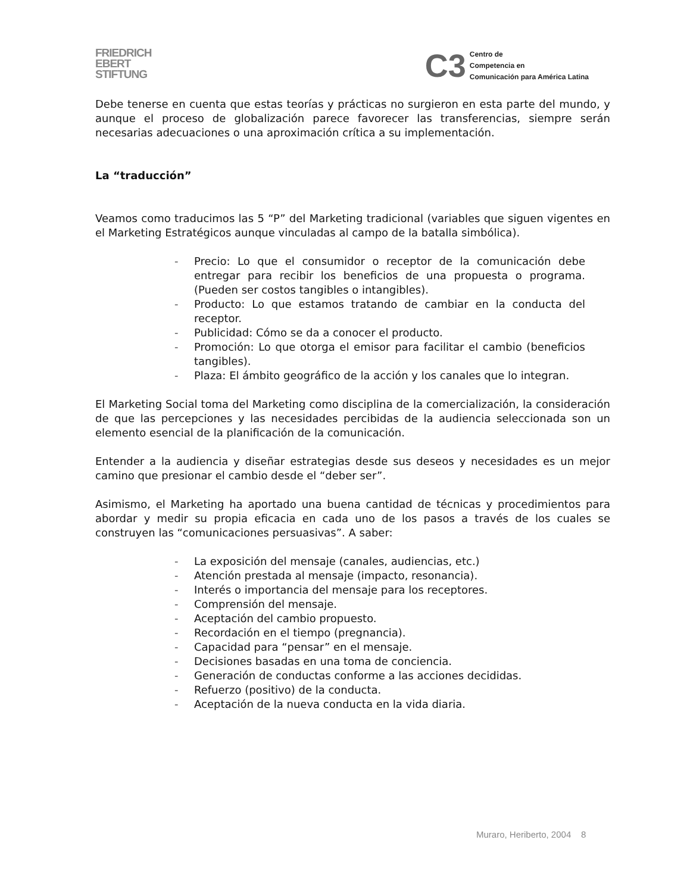FRIEDRICH
EBERT
STIFTUNG
C3
Centro de
Competencia en
Comunicación para América Latina
Debe tenerse en cuenta que estas teorías y prácticas no surgieron en esta parte del mundo, y aunque el proceso de globalización parece favorecer las transferencias, siempre serán necesarias adecuaciones o una aproximación crítica a su implementación.
La “traducción”
Veamos como traducimos las 5 “P” del Marketing tradicional (variables que siguen vigentes en el Marketing Estratégicos aunque vinculadas al campo de la batalla simbólica).
- Precio: Lo que el consumidor o receptor de la comunicación debe entregar para recibir los beneficios de una propuesta o programa. (Pueden ser costos tangibles o intangibles).
- Producto: Lo que estamos tratando de cambiar en la conducta del receptor.
- Publicidad: Cómo se da a conocer el producto.
- Promoción: Lo que otorga el emisor para facilitar el cambio (beneficios tangibles).
- Plaza: El ámbito geográfico de la acción y los canales que lo integran.
El Marketing Social toma del Marketing como disciplina de la comercialización, la consideración de que las percepciones y las necesidades percibidas de la audiencia seleccionada son un elemento esencial de la planificación de la comunicación.
Entender a la audiencia y diseñar estrategias desde sus deseos y necesidades es un mejor camino que presionar el cambio desde el “deber ser”.
Asimismo, el Marketing ha aportado una buena cantidad de técnicas y procedimientos para abordar y medir su propia eficacia en cada uno de los pasos a través de los cuales se construyen las “comunicaciones persuasivas”. A saber:
- La exposición del mensaje (canales, audiencias, etc.)
- Atención prestada al mensaje (impacto, resonancia).
- Interés o importancia del mensaje para los receptores.
- Comprensión del mensaje.
- Aceptación del cambio propuesto.
- Recordación en el tiempo (pregnancia).
- Capacidad para “pensar” en el mensaje.
- Decisiones basadas en una toma de conciencia.
- Generación de conductas conforme a las acciones decididas.
- Refuerzo (positivo) de la conducta.
- Aceptación de la nueva conducta en la vida diaria.
Muraro, Heriberto, 2004 8